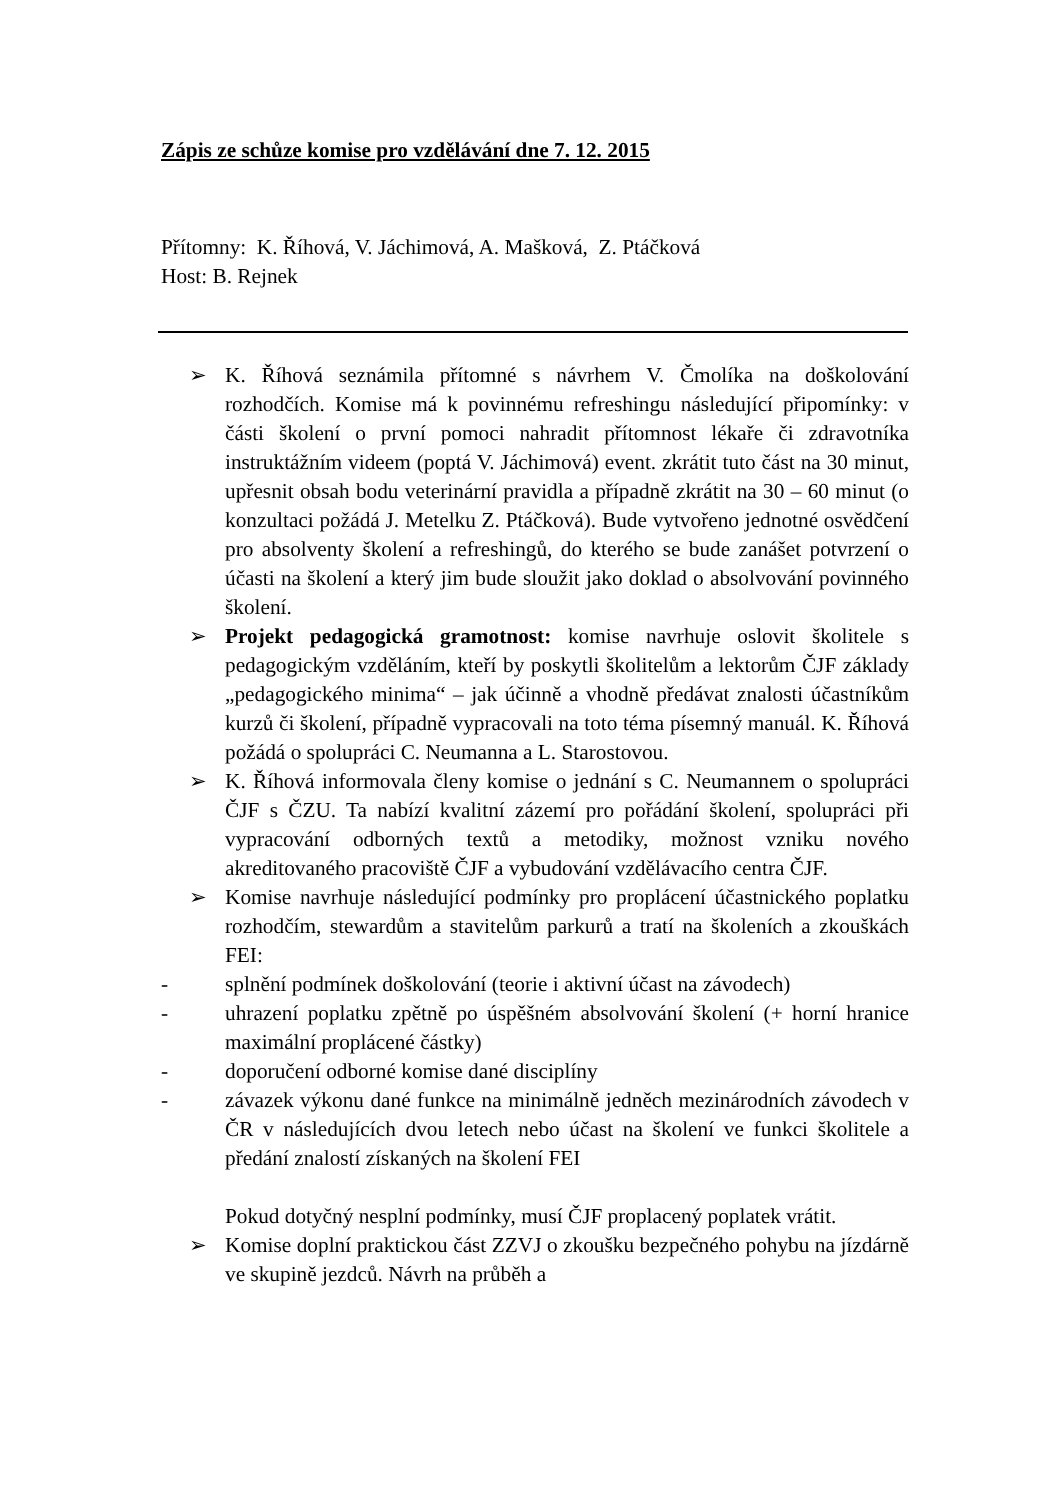Zápis ze schůze komise pro vzdělávání dne 7. 12. 2015
Přítomny: K. Říhová, V. Jáchimová, A. Mašková, Z. Ptáčková
Host: B. Rejnek
➢ K. Říhová seznámila přítomné s návrhem V. Čmolíka na doškolování rozhodčích. Komise má k povinnému refreshingu následující připomínky: v části školení o první pomoci nahradit přítomnost lékaře či zdravotníka instruktážním videem (poptá V. Jáchimová) event. zkrátit tuto část na 30 minut, upřesnit obsah bodu veterinární pravidla a případně zkrátit na 30 – 60 minut (o konzultaci požádá J. Metelku Z. Ptáčková). Bude vytvořeno jednotné osvědčení pro absolventy školení a refreshingů, do kterého se bude zanášet potvrzení o účasti na školení a který jim bude sloužit jako doklad o absolvování povinného školení.
➢ Projekt pedagogická gramotnost: komise navrhuje oslovit školitele s pedagogickým vzděláním, kteří by poskytli školitelům a lektorům ČJF základy „pedagogického minima“ – jak účinně a vhodně předávat znalosti účastníkům kurzů či školení, případně vypracovali na toto téma písemný manuál. K. Říhová požádá o spolupráci C. Neumanna a L. Starostovou.
➢ K. Říhová informovala členy komise o jednání s C. Neumannem o spolupráci ČJF s ČZU. Ta nabízí kvalitní zázemí pro pořádání školení, spolupráci při vypracování odborných textů a metodiky, možnost vzniku nového akreditovaného pracoviště ČJF a vybudování vzdělávacího centra ČJF.
➢ Komise navrhuje následující podmínky pro proplácení účastnického poplatku rozhodčím, stewardům a stavitelům parkurů a tratí na školeních a zkouškách FEI:
- splnění podmínek doškolování (teorie i aktivní účast na závodech)
- uhrazení poplatku zpětně po úspěšném absolvování školení (+ horní hranice maximální proplácené částky)
- doporučení odborné komise dané disciplíny
- závazek výkonu dané funkce na minimálně jedněch mezinárodních závodech v ČR v následujících dvou letech nebo účast na školení ve funkci školitele a předání znalostí získaných na školení FEI
Pokud dotyčný nesplní podmínky, musí ČJF proplacený poplatek vrátit.
➢ Komise doplní praktickou část ZZVJ o zkoušku bezpečného pohybu na jízdárně ve skupině jezdců. Návrh na průběh a